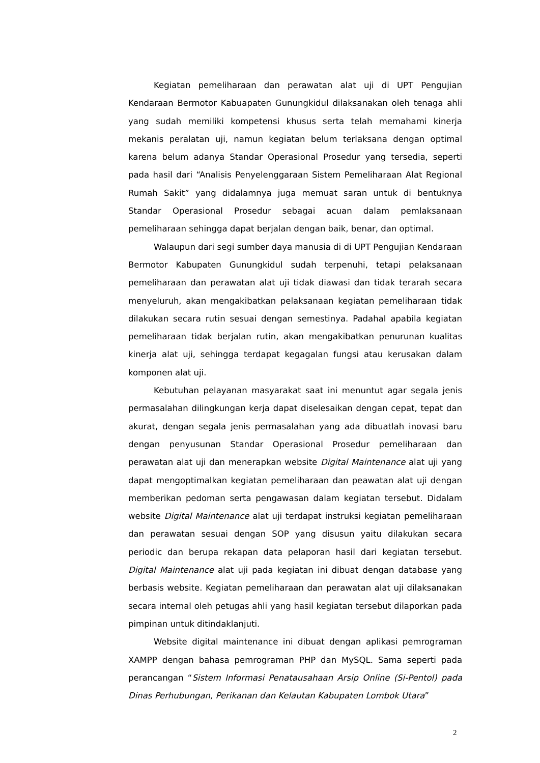Kegiatan pemeliharaan dan perawatan alat uji di UPT Pengujian Kendaraan Bermotor Kabuapaten Gunungkidul dilaksanakan oleh tenaga ahli yang sudah memiliki kompetensi khusus serta telah memahami kinerja mekanis peralatan uji, namun kegiatan belum terlaksana dengan optimal karena belum adanya Standar Operasional Prosedur yang tersedia, seperti pada hasil dari “Analisis Penyelenggaraan Sistem Pemeliharaan Alat Regional Rumah Sakit” yang didalamnya juga memuat saran untuk di bentuknya Standar Operasional Prosedur sebagai acuan dalam pemlaksanaan pemeliharaan sehingga dapat berjalan dengan baik, benar, dan optimal.
Walaupun dari segi sumber daya manusia di di UPT Pengujian Kendaraan Bermotor Kabupaten Gunungkidul sudah terpenuhi, tetapi pelaksanaan pemeliharaan dan perawatan alat uji tidak diawasi dan tidak terarah secara menyeluruh, akan mengakibatkan pelaksanaan kegiatan pemeliharaan tidak dilakukan secara rutin sesuai dengan semestinya. Padahal apabila kegiatan pemeliharaan tidak berjalan rutin, akan mengakibatkan penurunan kualitas kinerja alat uji, sehingga terdapat kegagalan fungsi atau kerusakan dalam komponen alat uji.
Kebutuhan pelayanan masyarakat saat ini menuntut agar segala jenis permasalahan dilingkungan kerja dapat diselesaikan dengan cepat, tepat dan akurat, dengan segala jenis permasalahan yang ada dibuatlah inovasi baru dengan penyusunan Standar Operasional Prosedur pemeliharaan dan perawatan alat uji dan menerapkan website Digital Maintenance alat uji yang dapat mengoptimalkan kegiatan pemeliharaan dan peawatan alat uji dengan memberikan pedoman serta pengawasan dalam kegiatan tersebut. Didalam website Digital Maintenance alat uji terdapat instruksi kegiatan pemeliharaan dan perawatan sesuai dengan SOP yang disusun yaitu dilakukan secara periodic dan berupa rekapan data pelaporan hasil dari kegiatan tersebut. Digital Maintenance alat uji pada kegiatan ini dibuat dengan database yang berbasis website. Kegiatan pemeliharaan dan perawatan alat uji dilaksanakan secara internal oleh petugas ahli yang hasil kegiatan tersebut dilaporkan pada pimpinan untuk ditindaklanjuti.
Website digital maintenance ini dibuat dengan aplikasi pemrograman XAMPP dengan bahasa pemrograman PHP dan MySQL. Sama seperti pada perancangan “Sistem Informasi Penatausahaan Arsip Online (Si-Pentol) pada Dinas Perhubungan, Perikanan dan Kelautan Kabupaten Lombok Utara”
2